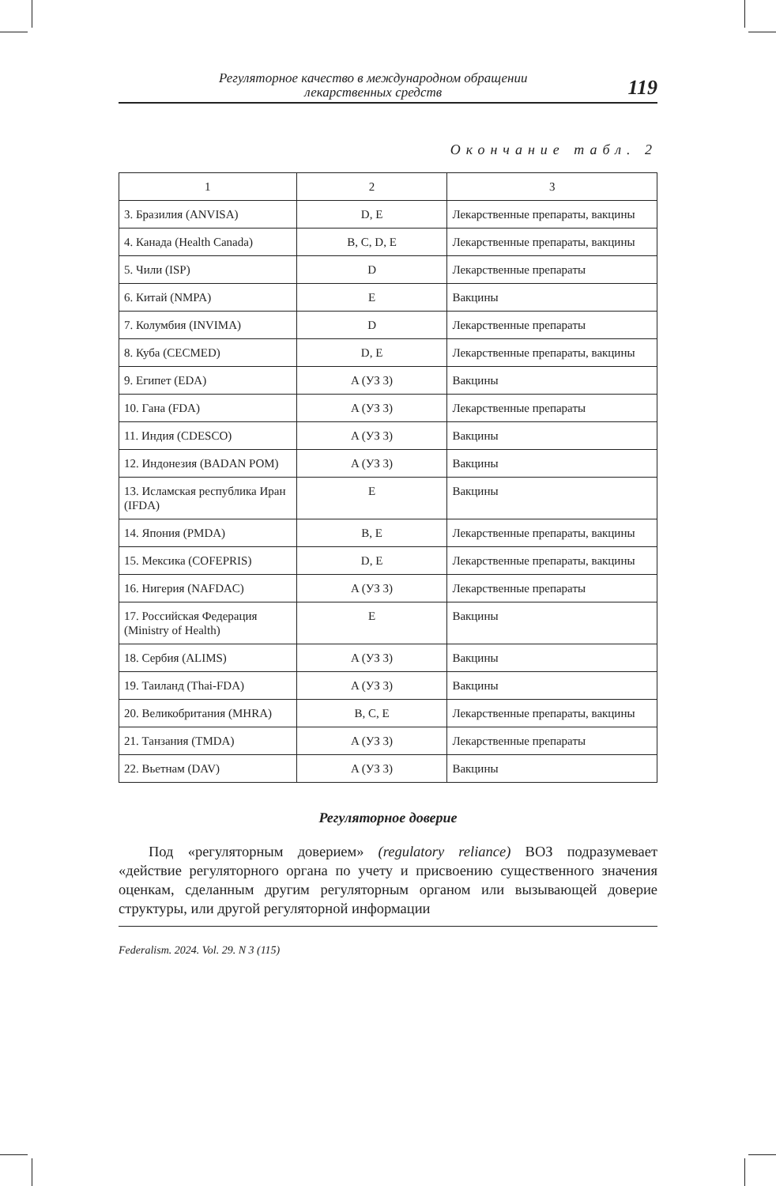Регуляторное качество в международном обращении
лекарственных средств
119
Окончание табл. 2
| 1 | 2 | 3 |
| --- | --- | --- |
| 3. Бразилия (ANVISA) | D, E | Лекарственные препараты, вакцины |
| 4. Канада (Health Canada) | B, C, D, E | Лекарственные препараты, вакцины |
| 5. Чили (ISP) | D | Лекарственные препараты |
| 6. Китай (NMPA) | E | Вакцины |
| 7. Колумбия (INVIMA) | D | Лекарственные препараты |
| 8. Куба (CECMED) | D, E | Лекарственные препараты, вакцины |
| 9. Египет (EDA) | A (УЗ 3) | Вакцины |
| 10. Гана (FDA) | A (УЗ 3) | Лекарственные препараты |
| 11. Индия (CDESCO) | A (УЗ 3) | Вакцины |
| 12. Индонезия (BADAN POM) | A (УЗ 3) | Вакцины |
| 13. Исламская республика Иран (IFDA) | E | Вакцины |
| 14. Япония (PMDA) | B, E | Лекарственные препараты, вакцины |
| 15. Мексика (COFEPRIS) | D, E | Лекарственные препараты, вакцины |
| 16. Нигерия (NAFDAC) | A (УЗ 3) | Лекарственные препараты |
| 17. Российская Федерация (Ministry of Health) | E | Вакцины |
| 18. Сербия (ALIMS) | A (УЗ 3) | Вакцины |
| 19. Таиланд (Thai-FDA) | A (УЗ 3) | Вакцины |
| 20. Великобритания (MHRA) | B, C, E | Лекарственные препараты, вакцины |
| 21. Танзания (TMDA) | A (УЗ 3) | Лекарственные препараты |
| 22. Вьетнам (DAV) | A (УЗ 3) | Вакцины |
Регуляторное доверие
Под «регуляторным доверием» (regulatory reliance) ВОЗ подразумевает «действие регуляторного органа по учету и присвоению существенного значения оценкам, сделанным другим регуляторным органом или вызывающей доверие структуры, или другой регуляторной информации
Federalism. 2024. Vol. 29. N 3 (115)